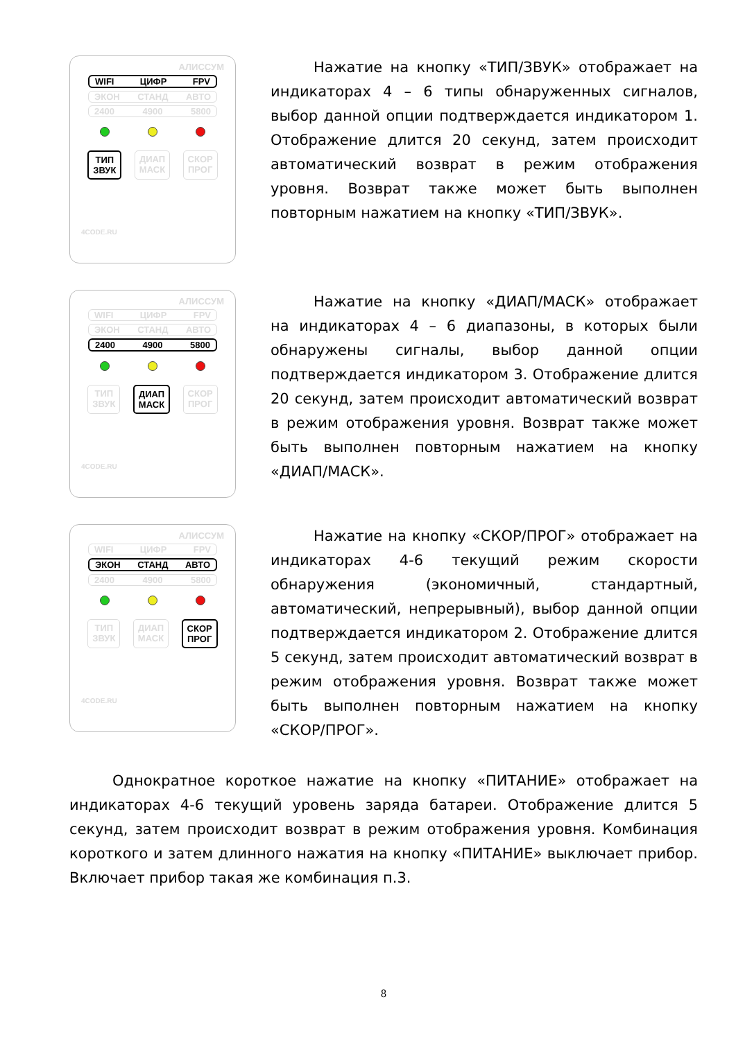АЛИССУМ
WIFI ЦИФР FPV
ЭКОН СТАНД АВТО
2400 4900 5800
ТИП
ЗВУК
ДИАП
МАСК
СКОР
ПРОГ
4CODE.RU
Нажатие на кнопку «ТИП/ЗВУК» отображает на индикаторах 4 – 6 типы обнаруженных сигналов, выбор данной опции подтверждается индикатором 1. Отображение длится 20 секунд, затем происходит автоматический возврат в режим отображения уровня. Возврат также может быть выполнен повторным нажатием на кнопку «ТИП/ЗВУК».
АЛИССУМ
WIFI ЦИФР FPV
ЭКОН СТАНД АВТО
2400 4900 5800
ТИП
ЗВУК
ДИАП
МАСК
СКОР
ПРОГ
4CODE.RU
Нажатие на кнопку «ДИАП/МАСК» отображает на индикаторах 4 – 6 диапазоны, в которых были обнаружены сигналы, выбор данной опции подтверждается индикатором 3. Отображение длится 20 секунд, затем происходит автоматический возврат в режим отображения уровня. Возврат также может быть выполнен повторным нажатием на кнопку «ДИАП/МАСК».
АЛИССУМ
WIFI ЦИФР FPV
ЭКОН СТАНД АВТО
2400 4900 5800
ТИП
ЗВУК
ДИАП
МАСК
СКОР
ПРОГ
4CODE.RU
Нажатие на кнопку «СКОР/ПРОГ» отображает на индикаторах 4-6 текущий режим скорости обнаружения (экономичный, стандартный, автоматический, непрерывный), выбор данной опции подтверждается индикатором 2. Отображение длится 5 секунд, затем происходит автоматический возврат в режим отображения уровня. Возврат также может быть выполнен повторным нажатием на кнопку «СКОР/ПРОГ».
Однократное короткое нажатие на кнопку «ПИТАНИЕ» отображает на индикаторах 4-6 текущий уровень заряда батареи. Отображение длится 5 секунд, затем происходит возврат в режим отображения уровня. Комбинация короткого и затем длинного нажатия на кнопку «ПИТАНИЕ» выключает прибор. Включает прибор такая же комбинация п.3.
8